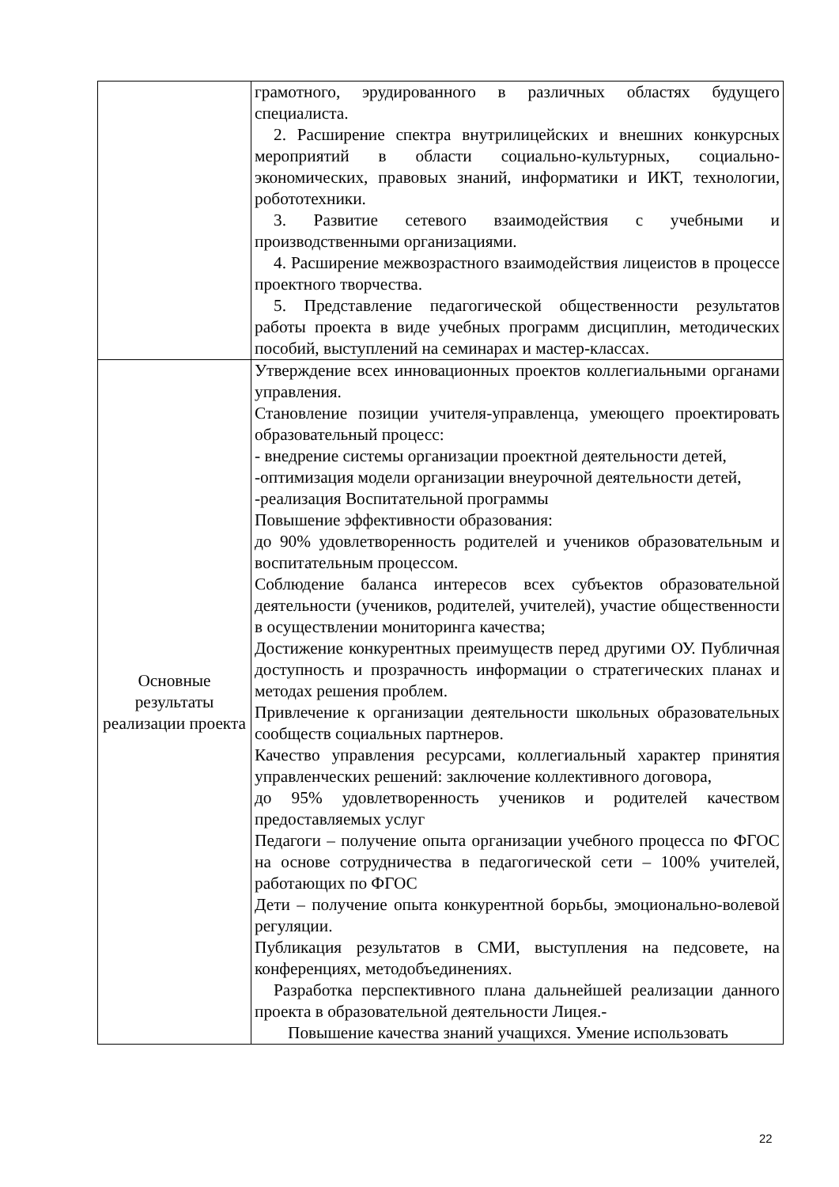| | грамотного, эрудированного в различных областях будущего специалиста. 2. Расширение спектра внутрилицейских и внешних конкурсных мероприятий в области социально-культурных, социально-экономических, правовых знаний, информатики и ИКТ, технологии, робототехники. 3. Развитие сетевого взаимодействия с учебными и производственными организациями. 4. Расширение межвозрастного взаимодействия лицеистов в процессе проектного творчества. 5. Представление педагогической общественности результатов работы проекта в виде учебных программ дисциплин, методических пособий, выступлений на семинарах и мастер-классах. |
| Основные результаты реализации проекта | Утверждение всех инновационных проектов коллегиальными органами управления. Становление позиции учителя-управленца, умеющего проектировать образовательный процесс: - внедрение системы организации проектной деятельности детей, -оптимизация модели организации внеурочной деятельности детей, -реализация Воспитательной программы Повышение эффективности образования: до 90% удовлетворенность родителей и учеников образовательным и воспитательным процессом. Соблюдение баланса интересов всех субъектов образовательной деятельности (учеников, родителей, учителей), участие общественности в осуществлении мониторинга качества; Достижение конкурентных преимуществ перед другими ОУ. Публичная доступность и прозрачность информации о стратегических планах и методах решения проблем. Привлечение к организации деятельности школьных образовательных сообществ социальных партнеров. Качество управления ресурсами, коллегиальный характер принятия управленческих решений: заключение коллективного договора, до 95% удовлетворенность учеников и родителей качеством предоставляемых услуг Педагоги – получение опыта организации учебного процесса по ФГОС на основе сотрудничества в педагогической сети – 100% учителей, работающих по ФГОС Дети – получение опыта конкурентной борьбы, эмоционально-волевой регуляции. Публикация результатов в СМИ, выступления на педсовете, на конференциях, методобъединениях. Разработка перспективного плана дальнейшей реализации данного проекта в образовательной деятельности Лицея.- Повышение качества знаний учащихся. Умение использовать |
22